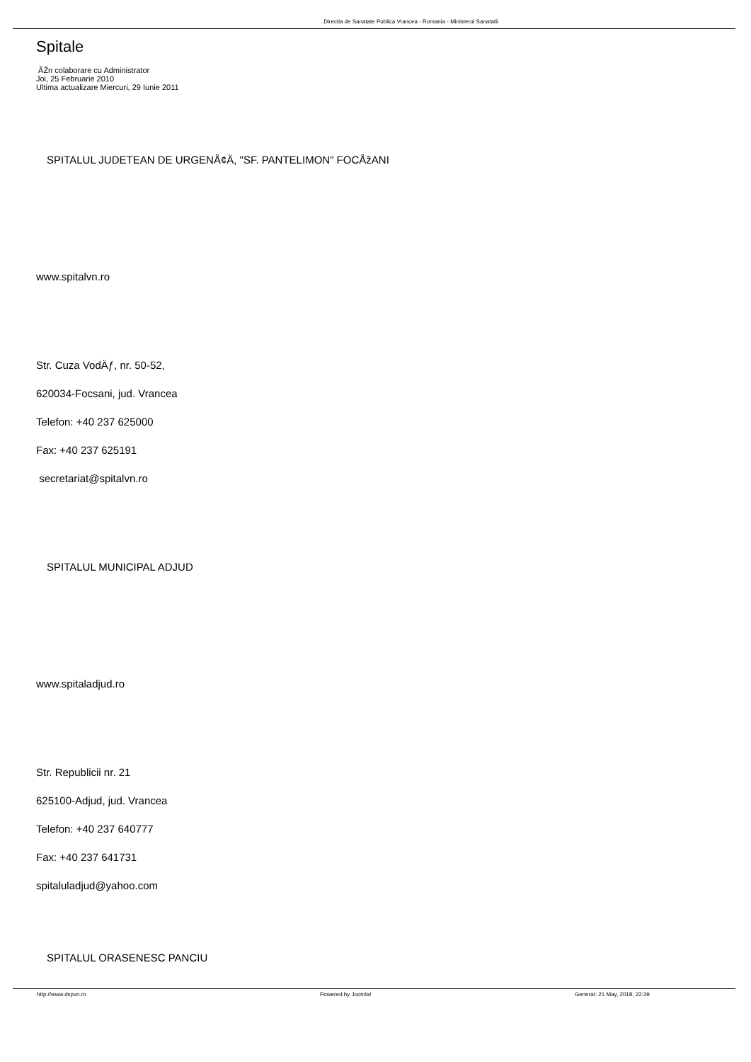Directia de Sanatate Publica Vrancea - Romania - Ministerul Sanatatii
Spitale
ÃŽn colaborare cu Administrator
Joi, 25 Februarie 2010
Ultima actualizare Miercuri, 29 Iunie 2011
SPITALUL JUDETEAN DE URGENÅ¢Ä, "SF. PANTELIMON" FOCÅžANI
www.spitalvn.ro
Str. Cuza VodÄƒ, nr. 50-52,
620034-Focsani, jud. Vrancea
Telefon: +40 237 625000
Fax: +40 237 625191
secretariat@spitalvn.ro
SPITALUL MUNICIPAL ADJUD
www.spitaladjud.ro
Str. Republicii nr. 21
625100-Adjud, jud. Vrancea
Telefon: +40 237 640777
Fax: +40 237 641731
spitaluladjud@yahoo.com
SPITALUL ORASENESC PANCIU
http://www.dspvn.ro Powered by Joomla! Generat: 21 May, 2018, 22:39